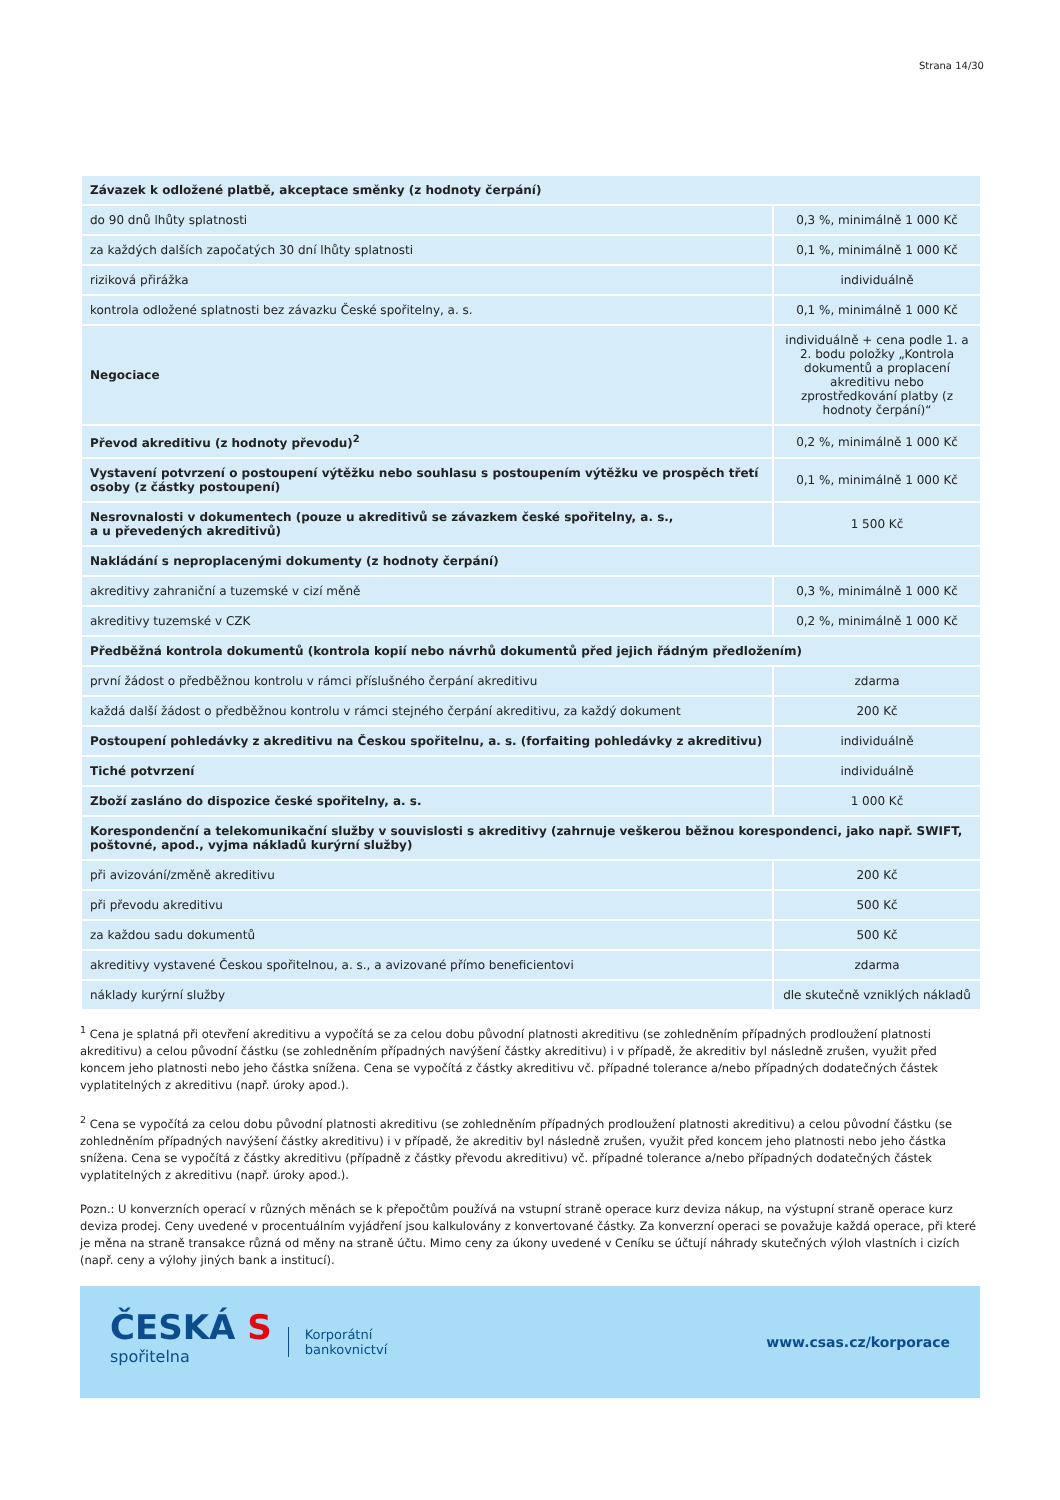Strana 14/30
| Závazek k odložené platbě, akceptace směnky (z hodnoty čerpání) | |
| do 90 dnů lhůty splatnosti | 0,3 %, minimálně 1 000 Kč |
| za každých dalších započatých 30 dní lhůty splatnosti | 0,1 %, minimálně 1 000 Kč |
| riziková přirážka | individuálně |
| kontrola odložené splatnosti bez závazku České spořitelny, a. s. | 0,1 %, minimálně 1 000 Kč |
| Negociace | individuálně + cena podle 1. a 2. bodu položky „Kontrola dokumentů a proplacení akreditivu nebo zprostředkování platby (z hodnoty čerpání)“ |
| Převod akreditivu (z hodnoty převodu)<sup>2</sup> | 0,2 %, minimálně 1 000 Kč |
| Vystavení potvrzení o postoupení výtěžku nebo souhlasu s postoupením výtěžku ve prospěch třetí osoby (z částky postoupení) | 0,1 %, minimálně 1 000 Kč |
| Nesrovnalosti v dokumentech (pouze u akreditivů se závazkem české spořitelny, a. s., a u převedených akreditivů) | 1 500 Kč |
| Nakládání s neproplacenými dokumenty (z hodnoty čerpání) | |
| akreditivy zahraniční a tuzemské v cizí měně | 0,3 %, minimálně 1 000 Kč |
| akreditivy tuzemské v CZK | 0,2 %, minimálně 1 000 Kč |
| Předběžná kontrola dokumentů (kontrola kopií nebo návrhů dokumentů před jejich řádným předložením) | |
| první žádost o předběžnou kontrolu v rámci příslušného čerpání akreditivu | zdarma |
| každá další žádost o předběžnou kontrolu v rámci stejného čerpání akreditivu, za každý dokument | 200 Kč |
| Postoupení pohledávky z akreditivu na Českou spořitelnu, a. s. (forfaiting pohledávky z akreditivu) | individuálně |
| Tiché potvrzení | individuálně |
| Zboží zasláno do dispozice české spořitelny, a. s. | 1 000 Kč |
| Korespondenční a telekomunikační služby v souvislosti s akreditivy (zahrnuje veškerou běžnou korespondenci, jako např. SWIFT, poštovné, apod., vyjma nákladů kurýrní služby) | |
| při avizování/změně akreditivu | 200 Kč |
| při převodu akreditivu | 500 Kč |
| za každou sadu dokumentů | 500 Kč |
| akreditivy vystavené Českou spořitelnou, a. s., a avizované přímo beneficientovi | zdarma |
| náklady kurýrní služby | dle skutečně vzniklých nákladů |
<sup>1</sup> Cena je splatná při otevření akreditivu a vypočítá se za celou dobu původní platnosti akreditivu (se zohledněním případných prodloužení platnosti akreditivu) a celou původní částku (se zohledněním případných navýšení částky akreditivu) i v případě, že akreditiv byl následně zrušen, využit před koncem jeho platnosti nebo jeho částka snížena. Cena se vypočítá z částky akreditivu vč. případné tolerance a/nebo případných dodatečných částek vyplatitelných z akreditivu (např. úroky apod.).
<sup>2</sup> Cena se vypočítá za celou dobu původní platnosti akreditivu (se zohledněním případných prodloužení platnosti akreditivu) a celou původní částku (se zohledněním případných navýšení částky akreditivu) i v případě, že akreditiv byl následně zrušen, využit před koncem jeho platnosti nebo jeho částka snížena. Cena se vypočítá z částky akreditivu (případně z částky převodu akreditivu) vč. případné tolerance a/nebo případných dodatečných částek vyplatitelných z akreditivu (např. úroky apod.).
Pozn.: U konverzních operací v různých měnách se k přepočtům používá na vstupní straně operace kurz deviza nákup, na výstupní straně operace kurz deviza prodej. Ceny uvedené v procentuálním vyjádření jsou kalkulovány z konvertované částky. Za konverzní operaci se považuje každá operace, při které je měna na straně transakce různá od měny na straně účtu. Mimo ceny za úkony uvedené v Ceníku se účtují náhrady skutečných výloh vlastních i cizích (např. ceny a výlohy jiných bank a institucí).
ČESKÁ S
spořitelna
Korporátní
bankovnictví
www.csas.cz/korporace